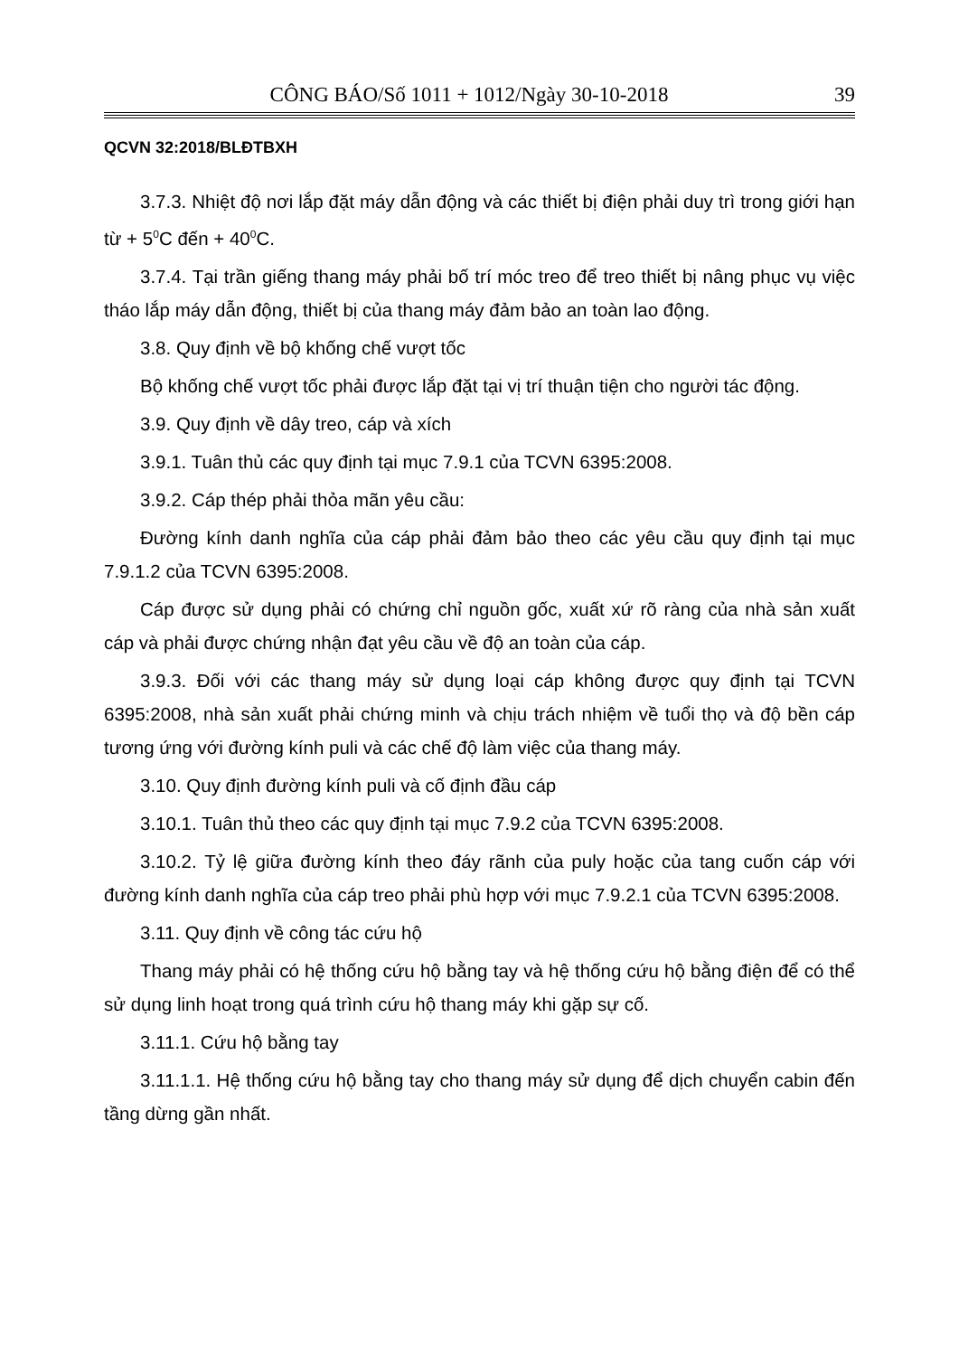CÔNG BÁO/Số 1011 + 1012/Ngày 30-10-2018 39
QCVN 32:2018/BLĐTBXH
3.7.3. Nhiệt độ nơi lắp đặt máy dẫn động và các thiết bị điện phải duy trì trong giới hạn từ + 5<sup>0</sup>C đến + 40<sup>0</sup>C.
3.7.4. Tại trần giếng thang máy phải bố trí móc treo để treo thiết bị nâng phục vụ việc tháo lắp máy dẫn động, thiết bị của thang máy đảm bảo an toàn lao động.
3.8. Quy định về bộ khống chế vượt tốc
Bộ khống chế vượt tốc phải được lắp đặt tại vị trí thuận tiện cho người tác động.
3.9. Quy định về dây treo, cáp và xích
3.9.1. Tuân thủ các quy định tại mục 7.9.1 của TCVN 6395:2008.
3.9.2. Cáp thép phải thỏa mãn yêu cầu:
Đường kính danh nghĩa của cáp phải đảm bảo theo các yêu cầu quy định tại mục 7.9.1.2 của TCVN 6395:2008.
Cáp được sử dụng phải có chứng chỉ nguồn gốc, xuất xứ rõ ràng của nhà sản xuất cáp và phải được chứng nhận đạt yêu cầu về độ an toàn của cáp.
3.9.3. Đối với các thang máy sử dụng loại cáp không được quy định tại TCVN 6395:2008, nhà sản xuất phải chứng minh và chịu trách nhiệm về tuổi thọ và độ bền cáp tương ứng với đường kính puli và các chế độ làm việc của thang máy.
3.10. Quy định đường kính puli và cố định đầu cáp
3.10.1. Tuân thủ theo các quy định tại mục 7.9.2 của TCVN 6395:2008.
3.10.2. Tỷ lệ giữa đường kính theo đáy rãnh của puly hoặc của tang cuốn cáp với đường kính danh nghĩa của cáp treo phải phù hợp với mục 7.9.2.1 của TCVN 6395:2008.
3.11. Quy định về công tác cứu hộ
Thang máy phải có hệ thống cứu hộ bằng tay và hệ thống cứu hộ bằng điện để có thể sử dụng linh hoạt trong quá trình cứu hộ thang máy khi gặp sự cố.
3.11.1. Cứu hộ bằng tay
3.11.1.1. Hệ thống cứu hộ bằng tay cho thang máy sử dụng để dịch chuyển cabin đến tầng dừng gần nhất.